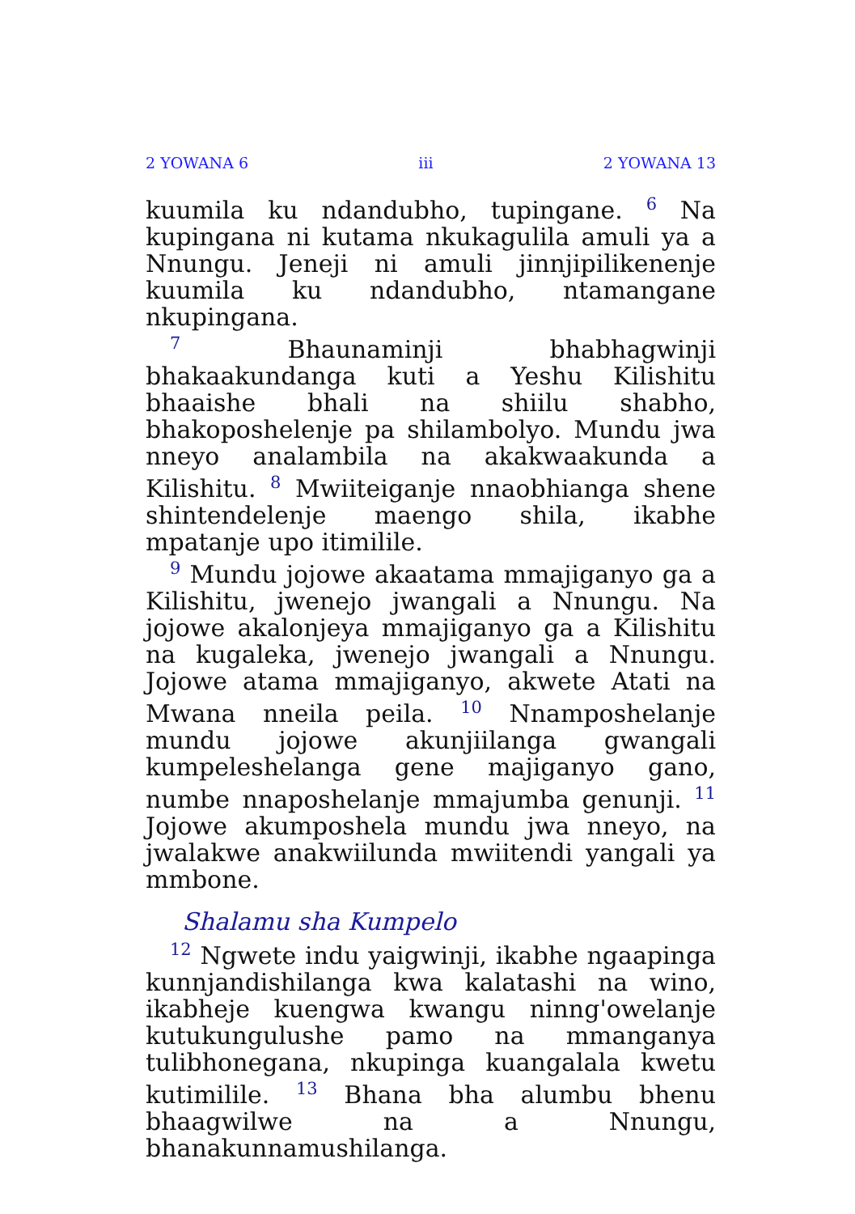2 YOWANA 6 iii 2 YOWANA 13
kuumila ku ndandubho, tupingane. <sup>6</sup> Na kupingana ni kutama nkukagulila amuli ya a Nnungu. Jeneji ni amuli jinnjipilikenenje kuumila ku ndandubho, ntamangane nkupingana.
<sup>7</sup> Bhaunaminji bhabhagwinji bhakaakundanga kuti a Yeshu Kilishitu bhaaishe bhali na shiilu shabho, bhakoposhelenje pa shilambolyo. Mundu jwa nneyo analambila na akakwaakunda a Kilishitu. <sup>8</sup> Mwiiteiganje nnaobhianga shene shintendelenje maengo shila, ikabhe mpatanje upo itimilile.
<sup>9</sup> Mundu jojowe akaatama mmajiganyo ga a Kilishitu, jwenejo jwangali a Nnungu. Na jojowe akalonjeya mmajiganyo ga a Kilishitu na kugaleka, jwenejo jwangali a Nnungu. Jojowe atama mmajiganyo, akwete Atati na Mwana nneila peila. <sup>10</sup> Nnamposhelanje mundu jojowe akunjiilanga gwangali kumpeleshelanga gene majiganyo gano, numbe nnaposhelanje mmajumba genunji. <sup>11</sup> Jojowe akumposhela mundu jwa nneyo, na jwalakwe anakwiilunda mwiitendi yangali ya mmbone.
Shalamu sha Kumpelo
<sup>12</sup> Ngwete indu yaigwinji, ikabhe ngaapinga kunnjandishilanga kwa kalatashi na wino, ikabheje kuengwa kwangu ninng'owelanje kutukungulushe pamo na mmanganya tulibhonegana, nkupinga kuangalala kwetu kutimilile. <sup>13</sup> Bhana bha alumbu bhenu bhaagwilwe na a Nnungu, bhanakunnamushilanga.